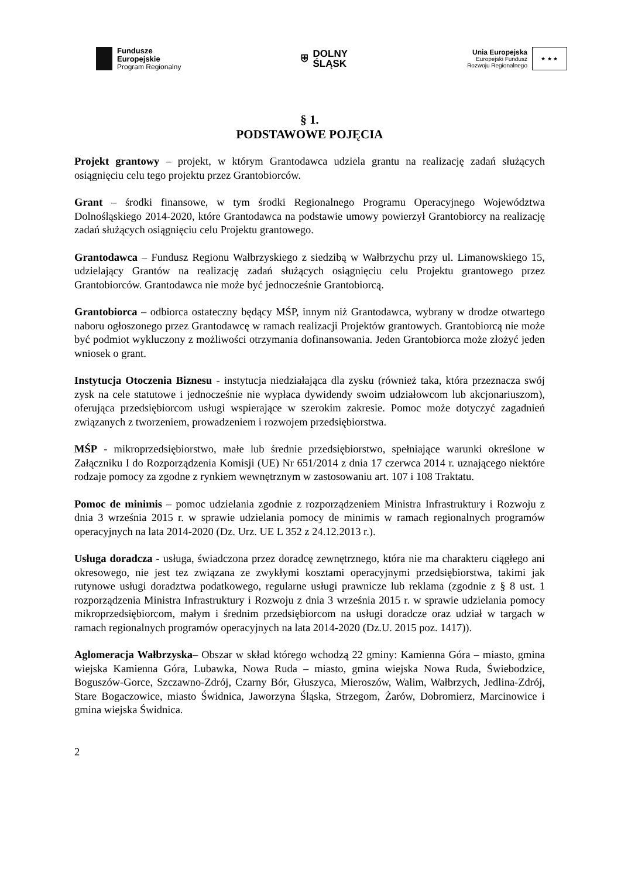Fundusze
Europejskie
Program Regionalny
⛨
DOLNY
ŚLĄSK
Unia Europejska
Europejski Fundusz
Rozwoju Regionalnego
★ ★ ★
§ 1.
PODSTAWOWE POJĘCIA
Projekt grantowy – projekt, w którym Grantodawca udziela grantu na realizację zadań służących osiągnięciu celu tego projektu przez Grantobiorców.
Grant – środki finansowe, w tym środki Regionalnego Programu Operacyjnego Województwa Dolnośląskiego 2014-2020, które Grantodawca na podstawie umowy powierzył Grantobiorcy na realizację zadań służących osiągnięciu celu Projektu grantowego.
Grantodawca – Fundusz Regionu Wałbrzyskiego z siedzibą w Wałbrzychu przy ul. Limanowskiego 15, udzielający Grantów na realizację zadań służących osiągnięciu celu Projektu grantowego przez Grantobiorców. Grantodawca nie może być jednocześnie Grantobiorcą.
Grantobiorca – odbiorca ostateczny będący MŚP, innym niż Grantodawca, wybrany w drodze otwartego naboru ogłoszonego przez Grantodawcę w ramach realizacji Projektów grantowych. Grantobiorcą nie może być podmiot wykluczony z możliwości otrzymania dofinansowania. Jeden Grantobiorca może złożyć jeden wniosek o grant.
Instytucja Otoczenia Biznesu - instytucja niedziałająca dla zysku (również taka, która przeznacza swój zysk na cele statutowe i jednocześnie nie wypłaca dywidendy swoim udziałowcom lub akcjonariuszom), oferująca przedsiębiorcom usługi wspierające w szerokim zakresie. Pomoc może dotyczyć zagadnień związanych z tworzeniem, prowadzeniem i rozwojem przedsiębiorstwa.
MŚP - mikroprzedsiębiorstwo, małe lub średnie przedsiębiorstwo, spełniające warunki określone w Załączniku I do Rozporządzenia Komisji (UE) Nr 651/2014 z dnia 17 czerwca 2014 r. uznającego niektóre rodzaje pomocy za zgodne z rynkiem wewnętrznym w zastosowaniu art. 107 i 108 Traktatu.
Pomoc de minimis – pomoc udzielania zgodnie z rozporządzeniem Ministra Infrastruktury i Rozwoju z dnia 3 września 2015 r. w sprawie udzielania pomocy de minimis w ramach regionalnych programów operacyjnych na lata 2014-2020 (Dz. Urz. UE L 352 z 24.12.2013 r.).
Usługa doradcza - usługa, świadczona przez doradcę zewnętrznego, która nie ma charakteru ciągłego ani okresowego, nie jest tez związana ze zwykłymi kosztami operacyjnymi przedsiębiorstwa, takimi jak rutynowe usługi doradztwa podatkowego, regularne usługi prawnicze lub reklama (zgodnie z § 8 ust. 1 rozporządzenia Ministra Infrastruktury i Rozwoju z dnia 3 września 2015 r. w sprawie udzielania pomocy mikroprzedsiębiorcom, małym i średnim przedsiębiorcom na usługi doradcze oraz udział w targach w ramach regionalnych programów operacyjnych na lata 2014-2020 (Dz.U. 2015 poz. 1417)).
Aglomeracja Wałbrzyska– Obszar w skład którego wchodzą 22 gminy: Kamienna Góra – miasto, gmina wiejska Kamienna Góra, Lubawka, Nowa Ruda – miasto, gmina wiejska Nowa Ruda, Świebodzice, Boguszów-Gorce, Szczawno-Zdrój, Czarny Bór, Głuszyca, Mieroszów, Walim, Wałbrzych, Jedlina-Zdrój, Stare Bogaczowice, miasto Świdnica, Jaworzyna Śląska, Strzegom, Żarów, Dobromierz, Marcinowice i gmina wiejska Świdnica.
2